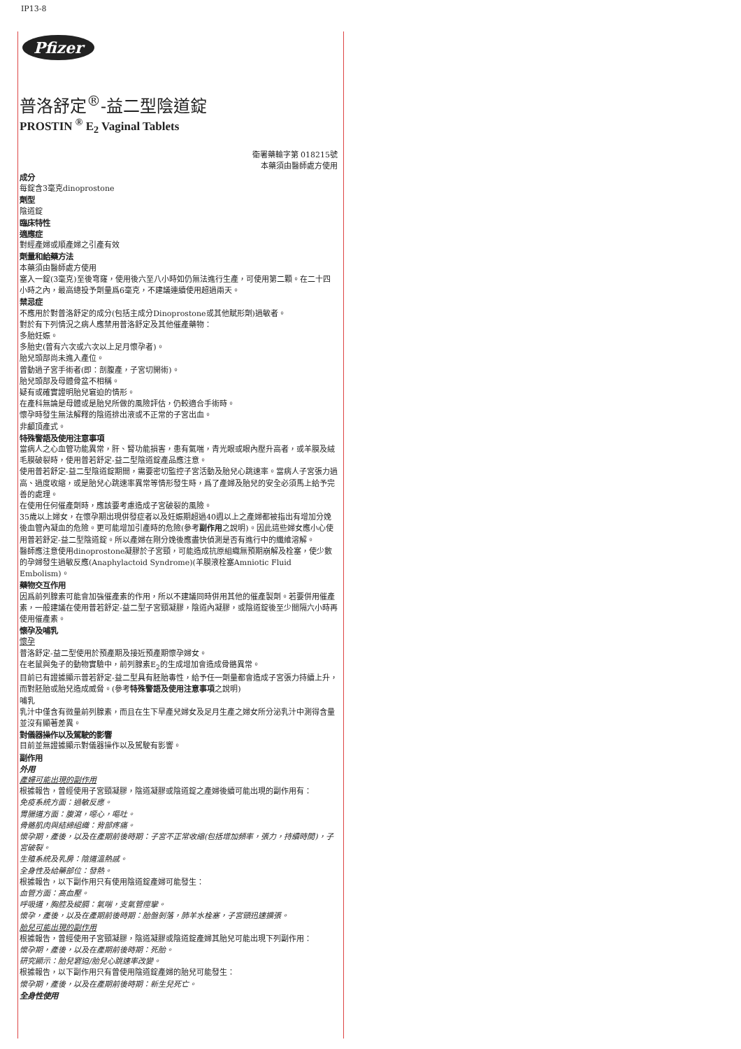IP13-8
Pfizer
普洛舒定<sup>®</sup>-益二型陰道錠
PROSTIN <sup>®</sup> E<sub>2</sub> Vaginal Tablets
衛署藥輸字第 018215號
本藥須由醫師處方使用
成分
每錠含3毫克dinoprostone
劑型
陰道錠
臨床特性
適應症
對經產婦或順產婦之引產有效
劑量和給藥方法
本藥須由醫師處方使用
塞入一錠(3毫克)至後穹窿，使用後六至八小時如仍無法進行生產，可使用第二顆。在二十四小時之內，最高總投予劑量爲6毫克，不建議連續使用超過兩天。
禁忌症
不應用於對普洛舒定的成分(包括主成分Dinoprostone或其他賦形劑)過敏者。
對於有下列情況之病人應禁用普洛舒定及其他催產藥物：
多胎妊娠。
多胎史(曾有六次或六次以上足月懷孕者)。
胎兒頭部尚未進入產位。
曾動過子宮手術者(即：剖腹產，子宮切開術)。
胎兒頭部及母體骨盆不相稱。
疑有或確實證明胎兒窘迫的情形。
在產科無論是母體或是胎兒所做的風險評估，仍較適合手術時。
懷孕時發生無法解釋的陰道排出液或不正常的子宮出血。
非顱頂產式。
特殊警語及使用注意事項
當病人之心血管功能異常，肝、腎功能損害，患有氣喘，青光眼或眼內壓升高者，或羊膜及絨毛膜破裂時，使用普若舒定-益二型陰道錠產品應注意。
使用普若舒定-益二型陰道錠期間，需要密切監控子宮活動及胎兒心跳速率。當病人子宮張力過高、過度收縮，或是胎兒心跳速率異常等情形發生時，爲了產婦及胎兒的安全必須馬上給予完善的處理。
在使用任何催產劑時，應該要考慮造成子宮破裂的風險。
35歲以上婦女，在懷孕期出現併發症者以及妊娠期超過40週以上之產婦都被指出有增加分娩後血管內凝血的危險。更可能增加引產時的危險(參考副作用之說明)。因此這些婦女應小心使用普若舒定-益二型陰道錠。所以產婦在剛分娩後應盡快偵測是否有進行中的纖維溶解。
醫師應注意使用dinoprostone凝膠於子宮頸，可能造成抗原組織無預期崩解及栓塞，使少數的孕婦發生過敏反應(Anaphylactoid Syndrome)(羊膜液栓塞Amniotic Fluid Embolism)。
藥物交互作用
因爲前列腺素可能會加強催產素的作用，所以不建議同時併用其他的催產製劑。若要併用催產素，一般建議在使用普若舒定-益二型子宮頸凝膠，陰道內凝膠，或陰道錠後至少間隔六小時再使用催產素。
懷孕及哺乳
懷孕
普洛舒定-益二型使用於預產期及接近預產期懷孕婦女。
在老鼠與兔子的動物實驗中，前列腺素E<sub>2</sub>的生成增加會造成骨骼異常。
目前已有證據顯示普若舒定-益二型具有胚胎毒性，給予任一劑量都會造成子宮張力持續上升，而對胚胎或胎兒造成威脅。(參考特殊警語及使用注意事項之說明)
哺乳
乳汁中僅含有微量前列腺素，而且在生下早產兒婦女及足月生產之婦女所分泌乳汁中測得含量並沒有顯著差異。
對儀器操作以及駕駛的影響
目前並無證據顯示對儀器操作以及駕駛有影響。
副作用
外用
產婦可能出現的副作用
根據報告，曾經使用子宮頸凝膠，陰道凝膠或陰道錠之產婦後續可能出現的副作用有：
免疫系統方面：過敏反應。
胃腸道方面：腹瀉，噁心，嘔吐。
骨骼肌肉與結締組織：背部疼痛。
懷孕期，產後，以及在產期前後時期：子宮不正常收縮(包括增加頻率，張力，持續時間)，子宮破裂。
生殖系統及乳房：陰道溫熱感。
全身性及給藥部位：發熱。
根據報告，以下副作用只有使用陰道錠產婦可能發生：
血管方面：高血壓。
呼吸道，胸腔及縱膈：氣喘，支氣管痙攣。
懷孕，產後，以及在產期前後時期：胎盤剝落，肺羊水栓塞，子宮頸迅速擴張。
胎兒可能出現的副作用
根據報告，曾經使用子宮頸凝膠，陰道凝膠或陰道錠產婦其胎兒可能出現下列副作用：
懷孕期，產後，以及在產期前後時期：死胎。
研究顯示：胎兒窘迫/胎兒心跳速率改變。
根據報告，以下副作用只有曾使用陰道錠產婦的胎兒可能發生：
懷孕期，產後，以及在產期前後時期：新生兒死亡。
全身性使用